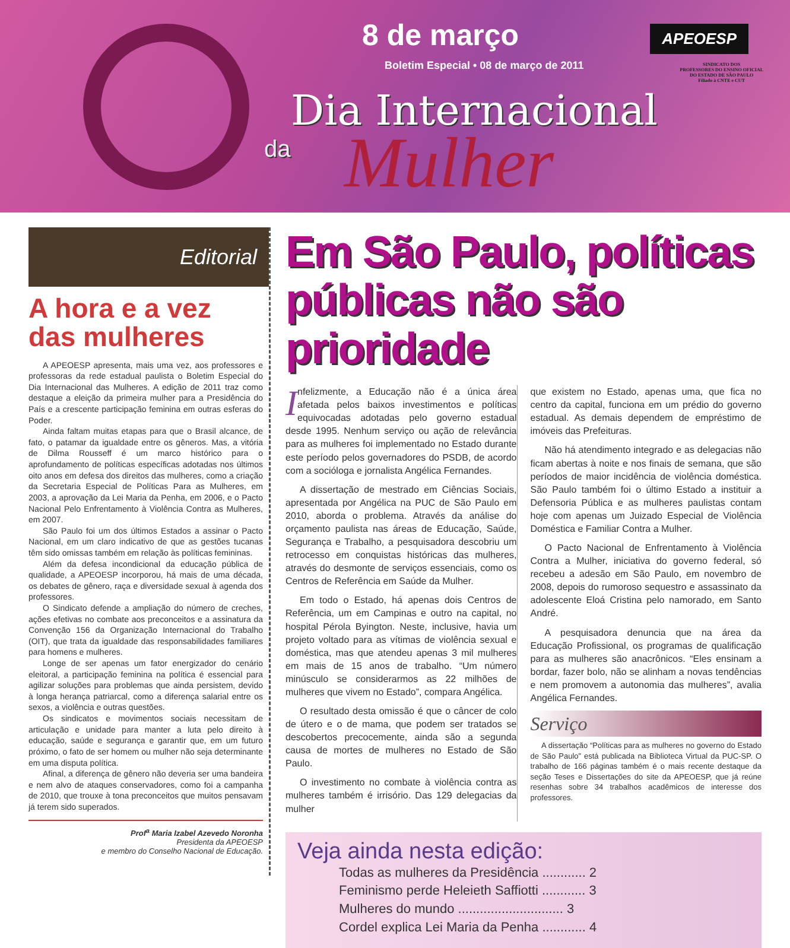8 de março
Boletim Especial • 08 de março de 2011
APEOESP
SINDICATO DOS
PROFESSORES DO ENSINO OFICIAL
DO ESTADO DE SÃO PAULO
Filiado à CNTE e CUT
Dia Internacional
da Mulher
Editorial
A hora e a vez das mulheres
A APEOESP apresenta, mais uma vez, aos professores e professoras da rede estadual paulista o Boletim Especial do Dia Internacional das Mulheres. A edição de 2011 traz como destaque a eleição da primeira mulher para a Presidência do País e a crescente participação feminina em outras esferas do Poder.
Ainda faltam muitas etapas para que o Brasil alcance, de fato, o patamar da igualdade entre os gêneros. Mas, a vitória de Dilma Rousseff é um marco histórico para o aprofundamento de políticas específicas adotadas nos últimos oito anos em defesa dos direitos das mulheres, como a criação da Secretaria Especial de Políticas Para as Mulheres, em 2003, a aprovação da Lei Maria da Penha, em 2006, e o Pacto Nacional Pelo Enfrentamento à Violência Contra as Mulheres, em 2007.
São Paulo foi um dos últimos Estados a assinar o Pacto Nacional, em um claro indicativo de que as gestões tucanas têm sido omissas também em relação às políticas femininas.
Além da defesa incondicional da educação pública de qualidade, a APEOESP incorporou, há mais de uma década, os debates de gênero, raça e diversidade sexual à agenda dos professores.
O Sindicato defende a ampliação do número de creches, ações efetivas no combate aos preconceitos e a assinatura da Convenção 156 da Organização Internacional do Trabalho (OIT), que trata da igualdade das responsabilidades familiares para homens e mulheres.
Longe de ser apenas um fator energizador do cenário eleitoral, a participação feminina na política é essencial para agilizar soluções para problemas que ainda persistem, devido à longa herança patriarcal, como a diferença salarial entre os sexos, a violência e outras questões.
Os sindicatos e movimentos sociais necessitam de articulação e unidade para manter a luta pelo direito à educação, saúde e segurança e garantir que, em um futuro próximo, o fato de ser homem ou mulher não seja determinante em uma disputa política.
Afinal, a diferença de gênero não deveria ser uma bandeira e nem alvo de ataques conservadores, como foi a campanha de 2010, que trouxe à tona preconceitos que muitos pensavam já terem sido superados.
Prof<sup>a</sup> Maria Izabel Azevedo Noronha
Presidenta da APEOESP
e membro do Conselho Nacional de Educação.
Em São Paulo, políticas públicas não são prioridade
Infelizmente, a Educação não é a única área afetada pelos baixos investimentos e políticas equivocadas adotadas pelo governo estadual desde 1995. Nenhum serviço ou ação de relevância para as mulheres foi implementado no Estado durante este período pelos governadores do PSDB, de acordo com a socióloga e jornalista Angélica Fernandes.
A dissertação de mestrado em Ciências Sociais, apresentada por Angélica na PUC de São Paulo em 2010, aborda o problema. Através da análise do orçamento paulista nas áreas de Educação, Saúde, Segurança e Trabalho, a pesquisadora descobriu um retrocesso em conquistas históricas das mulheres, através do desmonte de serviços essenciais, como os Centros de Referência em Saúde da Mulher.
Em todo o Estado, há apenas dois Centros de Referência, um em Campinas e outro na capital, no hospital Pérola Byington. Neste, inclusive, havia um projeto voltado para as vítimas de violência sexual e doméstica, mas que atendeu apenas 3 mil mulheres em mais de 15 anos de trabalho. “Um número minúsculo se considerarmos as 22 milhões de mulheres que vivem no Estado”, compara Angélica.
O resultado desta omissão é que o câncer de colo de útero e o de mama, que podem ser tratados se descobertos precocemente, ainda são a segunda causa de mortes de mulheres no Estado de São Paulo.
O investimento no combate à violência contra as mulheres também é irrisório. Das 129 delegacias da mulher
que existem no Estado, apenas uma, que fica no centro da capital, funciona em um prédio do governo estadual. As demais dependem de empréstimo de imóveis das Prefeituras.
Não há atendimento integrado e as delegacias não ficam abertas à noite e nos finais de semana, que são períodos de maior incidência de violência doméstica. São Paulo também foi o último Estado a instituir a Defensoria Pública e as mulheres paulistas contam hoje com apenas um Juizado Especial de Violência Doméstica e Familiar Contra a Mulher.
O Pacto Nacional de Enfrentamento à Violência Contra a Mulher, iniciativa do governo federal, só recebeu a adesão em São Paulo, em novembro de 2008, depois do rumoroso sequestro e assassinato da adolescente Eloá Cristina pelo namorado, em Santo André.
A pesquisadora denuncia que na área da Educação Profissional, os programas de qualificação para as mulheres são anacrônicos. “Eles ensinam a bordar, fazer bolo, não se alinham a novas tendências e nem promovem a autonomia das mulheres”, avalia Angélica Fernandes.
Serviço
A dissertação “Políticas para as mulheres no governo do Estado de São Paulo” está publicada na Biblioteca Virtual da PUC-SP. O trabalho de 166 páginas também é o mais recente destaque da seção Teses e Dissertações do site da APEOESP, que já reúne resenhas sobre 34 trabalhos acadêmicos de interesse dos professores.
Veja ainda nesta edição:
Todas as mulheres da Presidência ............ 2
Feminismo perde Heleieth Saffiotti ............ 3
Mulheres do mundo ............................. 3
Cordel explica Lei Maria da Penha ............ 4